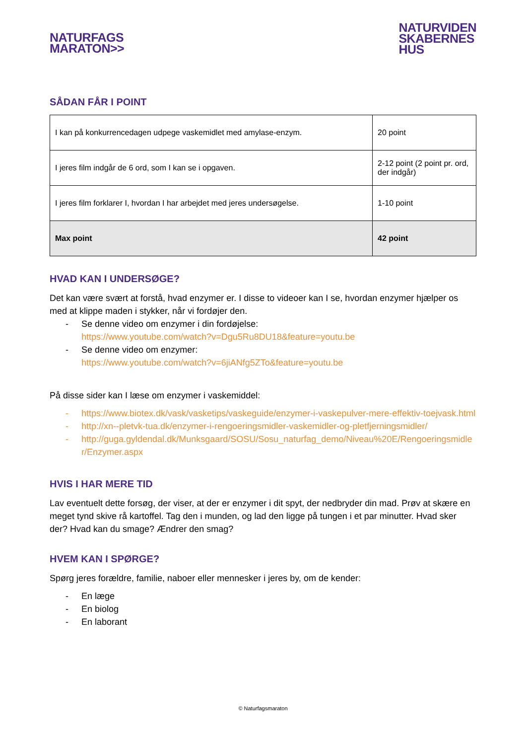NATURFAGS
MARATON>>
NATURVIDEN
SKABERNES
HUS
SÅDAN FÅR I POINT
| I kan på konkurrencedagen udpege vaskemidlet med amylase-enzym. | 20 point |
| I jeres film indgår de 6 ord, som I kan se i opgaven. | 2-12 point (2 point pr. ord, der indgår) |
| I jeres film forklarer I, hvordan I har arbejdet med jeres undersøgelse. | 1-10 point |
| Max point | 42 point |
HVAD KAN I UNDERSØGE?
Det kan være svært at forstå, hvad enzymer er. I disse to videoer kan I se, hvordan enzymer hjælper os med at klippe maden i stykker, når vi fordøjer den.
- Se denne video om enzymer i din fordøjelse:
https://www.youtube.com/watch?v=Dgu5Ru8DU18&feature=youtu.be
- Se denne video om enzymer:
https://www.youtube.com/watch?v=6jiANfg5ZTo&feature=youtu.be
På disse sider kan I læse om enzymer i vaskemiddel:
- https://www.biotex.dk/vask/vasketips/vaskeguide/enzymer-i-vaskepulver-mere-effektiv-toejvask.html
- http://xn--pletvk-tua.dk/enzymer-i-rengoeringsmidler-vaskemidler-og-pletfjerningsmidler/
- http://guga.gyldendal.dk/Munksgaard/SOSU/Sosu_naturfag_demo/Niveau%20E/Rengoeringsmidler/Enzymer.aspx
HVIS I HAR MERE TID
Lav eventuelt dette forsøg, der viser, at der er enzymer i dit spyt, der nedbryder din mad. Prøv at skære en meget tynd skive rå kartoffel. Tag den i munden, og lad den ligge på tungen i et par minutter. Hvad sker der? Hvad kan du smage? Ændrer den smag?
HVEM KAN I SPØRGE?
Spørg jeres forældre, familie, naboer eller mennesker i jeres by, om de kender:
- En læge
- En biolog
- En laborant
© Naturfagsmaraton